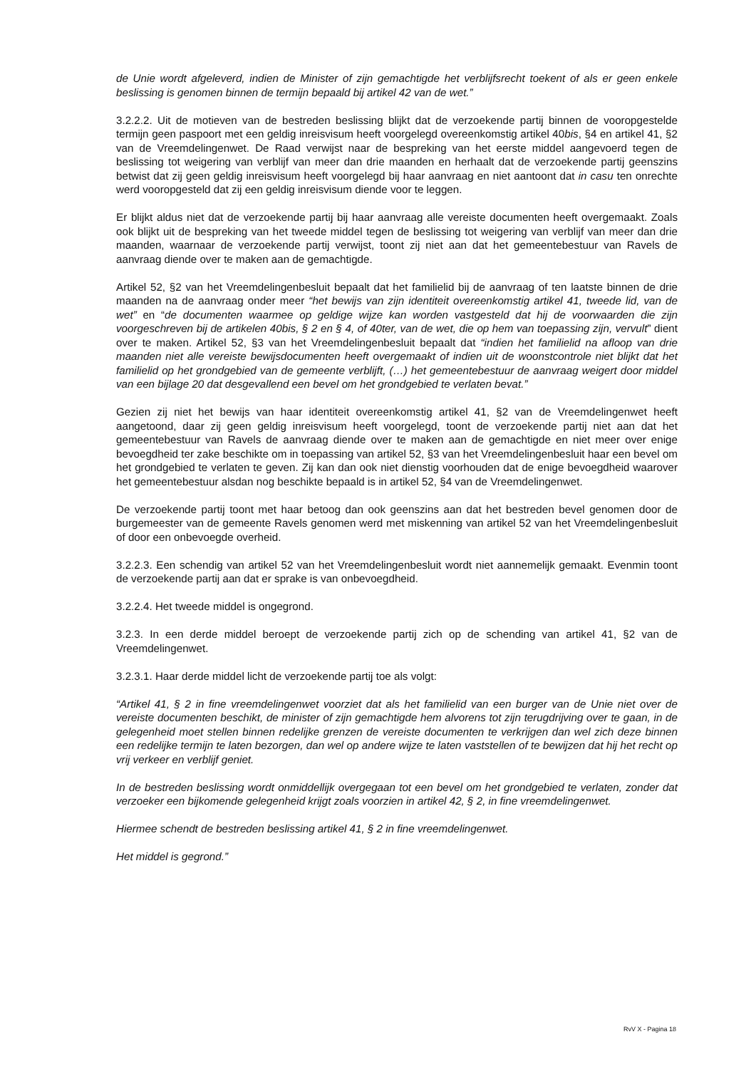de Unie wordt afgeleverd, indien de Minister of zijn gemachtigde het verblijfsrecht toekent of als er geen enkele beslissing is genomen binnen de termijn bepaald bij artikel 42 van de wet.”
3.2.2.2. Uit de motieven van de bestreden beslissing blijkt dat de verzoekende partij binnen de vooropgestelde termijn geen paspoort met een geldig inreisvisum heeft voorgelegd overeenkomstig artikel 40bis, §4 en artikel 41, §2 van de Vreemdelingenwet. De Raad verwijst naar de bespreking van het eerste middel aangevoerd tegen de beslissing tot weigering van verblijf van meer dan drie maanden en herhaalt dat de verzoekende partij geenszins betwist dat zij geen geldig inreisvisum heeft voorgelegd bij haar aanvraag en niet aantoont dat in casu ten onrechte werd vooropgesteld dat zij een geldig inreisvisum diende voor te leggen.
Er blijkt aldus niet dat de verzoekende partij bij haar aanvraag alle vereiste documenten heeft overgemaakt. Zoals ook blijkt uit de bespreking van het tweede middel tegen de beslissing tot weigering van verblijf van meer dan drie maanden, waarnaar de verzoekende partij verwijst, toont zij niet aan dat het gemeentebestuur van Ravels de aanvraag diende over te maken aan de gemachtigde.
Artikel 52, §2 van het Vreemdelingenbesluit bepaalt dat het familielid bij de aanvraag of ten laatste binnen de drie maanden na de aanvraag onder meer “het bewijs van zijn identiteit overeenkomstig artikel 41, tweede lid, van de wet” en “de documenten waarmee op geldige wijze kan worden vastgesteld dat hij de voorwaarden die zijn voorgeschreven bij de artikelen 40bis, § 2 en § 4, of 40ter, van de wet, die op hem van toepassing zijn, vervult” dient over te maken. Artikel 52, §3 van het Vreemdelingenbesluit bepaalt dat “indien het familielid na afloop van drie maanden niet alle vereiste bewijsdocumenten heeft overgemaakt of indien uit de woonstcontrole niet blijkt dat het familielid op het grondgebied van de gemeente verblijft, (…) het gemeentebestuur de aanvraag weigert door middel van een bijlage 20 dat desgevallend een bevel om het grondgebied te verlaten bevat.”
Gezien zij niet het bewijs van haar identiteit overeenkomstig artikel 41, §2 van de Vreemdelingenwet heeft aangetoond, daar zij geen geldig inreisvisum heeft voorgelegd, toont de verzoekende partij niet aan dat het gemeentebestuur van Ravels de aanvraag diende over te maken aan de gemachtigde en niet meer over enige bevoegdheid ter zake beschikte om in toepassing van artikel 52, §3 van het Vreemdelingenbesluit haar een bevel om het grondgebied te verlaten te geven. Zij kan dan ook niet dienstig voorhouden dat de enige bevoegdheid waarover het gemeentebestuur alsdan nog beschikte bepaald is in artikel 52, §4 van de Vreemdelingenwet.
De verzoekende partij toont met haar betoog dan ook geenszins aan dat het bestreden bevel genomen door de burgemeester van de gemeente Ravels genomen werd met miskenning van artikel 52 van het Vreemdelingenbesluit of door een onbevoegde overheid.
3.2.2.3. Een schendig van artikel 52 van het Vreemdelingenbesluit wordt niet aannemelijk gemaakt. Evenmin toont de verzoekende partij aan dat er sprake is van onbevoegdheid.
3.2.2.4. Het tweede middel is ongegrond.
3.2.3. In een derde middel beroept de verzoekende partij zich op de schending van artikel 41, §2 van de Vreemdelingenwet.
3.2.3.1. Haar derde middel licht de verzoekende partij toe als volgt:
“Artikel 41, § 2 in fine vreemdelingenwet voorziet dat als het familielid van een burger van de Unie niet over de vereiste documenten beschikt, de minister of zijn gemachtigde hem alvorens tot zijn terugdrijving over te gaan, in de gelegenheid moet stellen binnen redelijke grenzen de vereiste documenten te verkrijgen dan wel zich deze binnen een redelijke termijn te laten bezorgen, dan wel op andere wijze te laten vaststellen of te bewijzen dat hij het recht op vrij verkeer en verblijf geniet.
In de bestreden beslissing wordt onmiddellijk overgegaan tot een bevel om het grondgebied te verlaten, zonder dat verzoeker een bijkomende gelegenheid krijgt zoals voorzien in artikel 42, § 2, in fine vreemdelingenwet.
Hiermee schendt de bestreden beslissing artikel 41, § 2 in fine vreemdelingenwet.
Het middel is gegrond.”
RvV X - Pagina 18